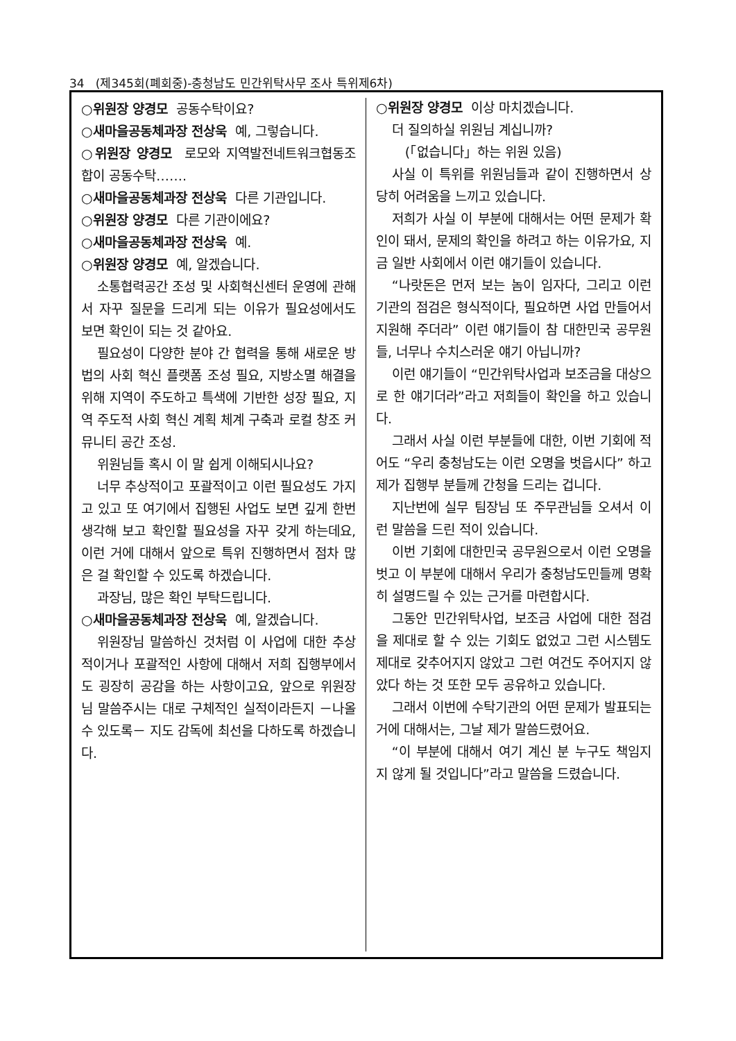34 (제345회(폐회중)-충청남도 민간위탁사무 조사 특위제6차)
○위원장 양경모 공동수탁이요?
○새마을공동체과장 전상욱 예, 그렇습니다.
○위원장 양경모 로모와 지역발전네트워크협동조합이 공동수탁…….
○새마을공동체과장 전상욱 다른 기관입니다.
○위원장 양경모 다른 기관이에요?
○새마을공동체과장 전상욱 예.
○위원장 양경모 예, 알겠습니다.
소통협력공간 조성 및 사회혁신센터 운영에 관해서 자꾸 질문을 드리게 되는 이유가 필요성에서도 보면 확인이 되는 것 같아요.
필요성이 다양한 분야 간 협력을 통해 새로운 방법의 사회 혁신 플랫폼 조성 필요, 지방소멸 해결을 위해 지역이 주도하고 특색에 기반한 성장 필요, 지역 주도적 사회 혁신 계획 체계 구축과 로컬 창조 커뮤니티 공간 조성.
위원님들 혹시 이 말 쉽게 이해되시나요?
너무 추상적이고 포괄적이고 이런 필요성도 가지고 있고 또 여기에서 집행된 사업도 보면 깊게 한번 생각해 보고 확인할 필요성을 자꾸 갖게 하는데요, 이런 거에 대해서 앞으로 특위 진행하면서 점차 많은 걸 확인할 수 있도록 하겠습니다.
과장님, 많은 확인 부탁드립니다.
○새마을공동체과장 전상욱 예, 알겠습니다.
위원장님 말씀하신 것처럼 이 사업에 대한 추상적이거나 포괄적인 사항에 대해서 저희 집행부에서도 굉장히 공감을 하는 사항이고요, 앞으로 위원장님 말씀주시는 대로 구체적인 실적이라든지 －나올 수 있도록－ 지도 감독에 최선을 다하도록 하겠습니다.
○위원장 양경모 이상 마치겠습니다.
더 질의하실 위원님 계십니까?
(「없습니다」하는 위원 있음)
사실 이 특위를 위원님들과 같이 진행하면서 상당히 어려움을 느끼고 있습니다.
저희가 사실 이 부분에 대해서는 어떤 문제가 확인이 돼서, 문제의 확인을 하려고 하는 이유가요, 지금 일반 사회에서 이런 얘기들이 있습니다.
“나랏돈은 먼저 보는 놈이 임자다, 그리고 이런 기관의 점검은 형식적이다, 필요하면 사업 만들어서 지원해 주더라” 이런 얘기들이 참 대한민국 공무원들, 너무나 수치스러운 얘기 아닙니까?
이런 얘기들이 “민간위탁사업과 보조금을 대상으로 한 얘기더라”라고 저희들이 확인을 하고 있습니다.
그래서 사실 이런 부분들에 대한, 이번 기회에 적어도 “우리 충청남도는 이런 오명을 벗읍시다” 하고 제가 집행부 분들께 간청을 드리는 겁니다.
지난번에 실무 팀장님 또 주무관님들 오셔서 이런 말씀을 드린 적이 있습니다.
이번 기회에 대한민국 공무원으로서 이런 오명을 벗고 이 부분에 대해서 우리가 충청남도민들께 명확히 설명드릴 수 있는 근거를 마련합시다.
그동안 민간위탁사업, 보조금 사업에 대한 점검을 제대로 할 수 있는 기회도 없었고 그런 시스템도 제대로 갖추어지지 않았고 그런 여건도 주어지지 않았다 하는 것 또한 모두 공유하고 있습니다.
그래서 이번에 수탁기관의 어떤 문제가 발표되는 거에 대해서는, 그날 제가 말씀드렸어요.
“이 부분에 대해서 여기 계신 분 누구도 책임지지 않게 될 것입니다”라고 말씀을 드렸습니다.